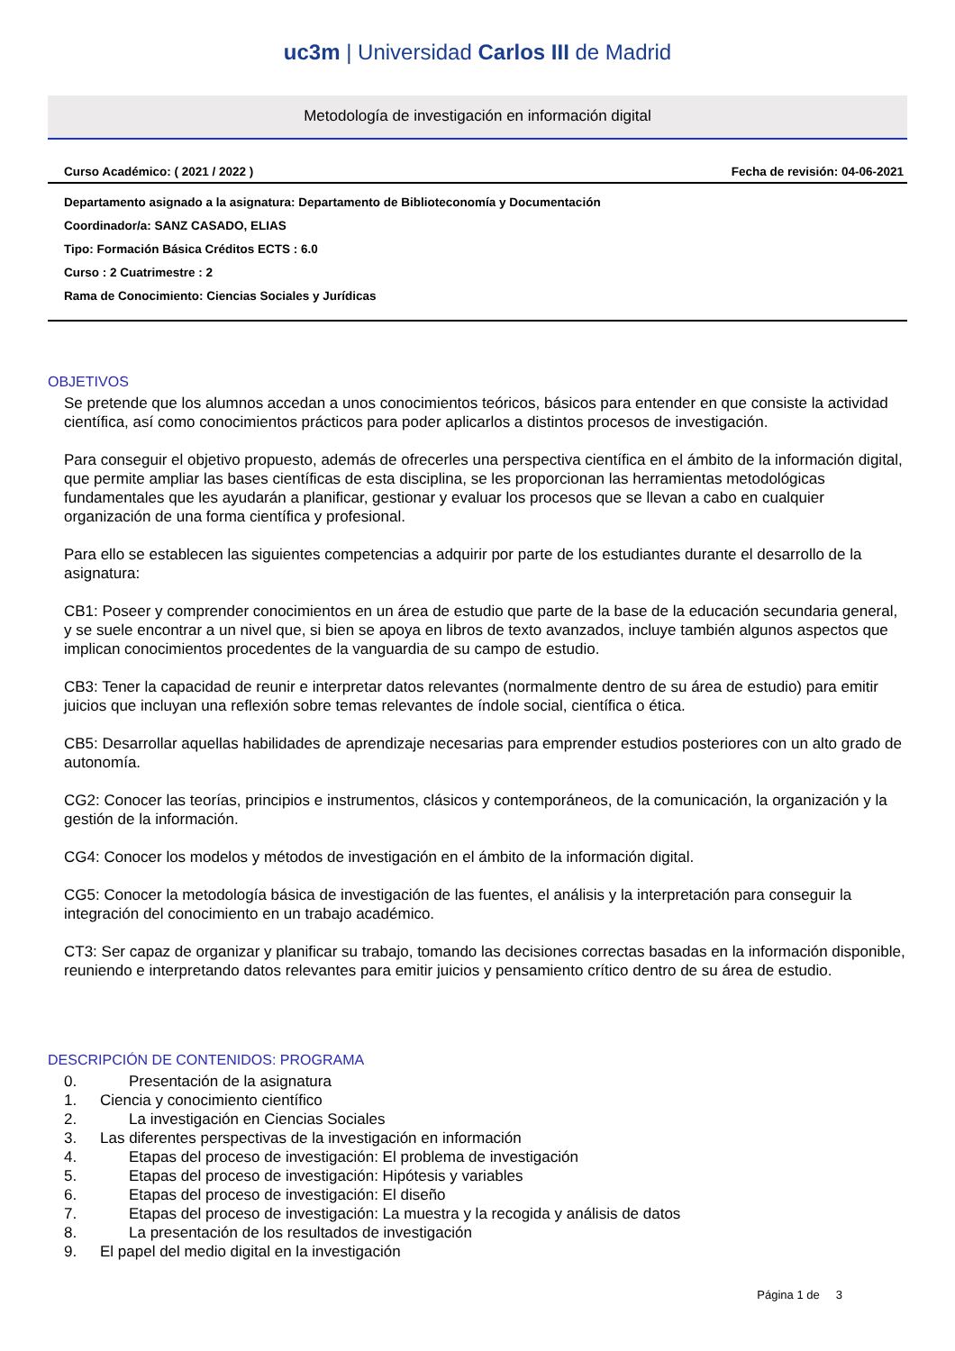uc3m | Universidad Carlos III de Madrid
Metodología de investigación en información digital
Curso Académico: ( 2021 / 2022 ) Fecha de revisión: 04-06-2021
Departamento asignado a la asignatura: Departamento de Biblioteconomía y Documentación
Coordinador/a: SANZ CASADO, ELIAS
Tipo: Formación Básica Créditos ECTS : 6.0
Curso : 2 Cuatrimestre : 2
Rama de Conocimiento: Ciencias Sociales y Jurídicas
OBJETIVOS
Se pretende que los alumnos accedan a unos conocimientos teóricos, básicos para entender en que consiste la actividad científica, así como conocimientos prácticos para poder aplicarlos a distintos procesos de investigación.
Para conseguir el objetivo propuesto, además de ofrecerles una perspectiva científica en el ámbito de la información digital, que permite ampliar las bases científicas de esta disciplina, se les proporcionan las herramientas metodológicas fundamentales que les ayudarán a planificar, gestionar y evaluar los procesos que se llevan a cabo en cualquier organización de una forma científica y profesional.
Para ello se establecen las siguientes competencias a adquirir por parte de los estudiantes durante el desarrollo de la asignatura:
CB1: Poseer y comprender conocimientos en un área de estudio que parte de la base de la educación secundaria general, y se suele encontrar a un nivel que, si bien se apoya en libros de texto avanzados, incluye también algunos aspectos que implican conocimientos procedentes de la vanguardia de su campo de estudio.
CB3: Tener la capacidad de reunir e interpretar datos relevantes (normalmente dentro de su área de estudio) para emitir juicios que incluyan una reflexión sobre temas relevantes de índole social, científica o ética.
CB5: Desarrollar aquellas habilidades de aprendizaje necesarias para emprender estudios posteriores con un alto grado de autonomía.
CG2: Conocer las teorías, principios e instrumentos, clásicos y contemporáneos, de la comunicación, la organización y la gestión de la información.
CG4: Conocer los modelos y métodos de investigación en el ámbito de la información digital.
CG5: Conocer la metodología básica de investigación de las fuentes, el análisis y la interpretación para conseguir la integración del conocimiento en un trabajo académico.
CT3: Ser capaz de organizar y planificar su trabajo, tomando las decisiones correctas basadas en la información disponible, reuniendo e interpretando datos relevantes para emitir juicios y pensamiento crítico dentro de su área de estudio.
DESCRIPCIÓN DE CONTENIDOS: PROGRAMA
0. Presentación de la asignatura
1. Ciencia y conocimiento científico
2. La investigación en Ciencias Sociales
3. Las diferentes perspectivas de la investigación en información
4. Etapas del proceso de investigación: El problema de investigación
5. Etapas del proceso de investigación: Hipótesis y variables
6. Etapas del proceso de investigación: El diseño
7. Etapas del proceso de investigación: La muestra y la recogida y análisis de datos
8. La presentación de los resultados de investigación
9. El papel del medio digital en la investigación
Página 1 de 3